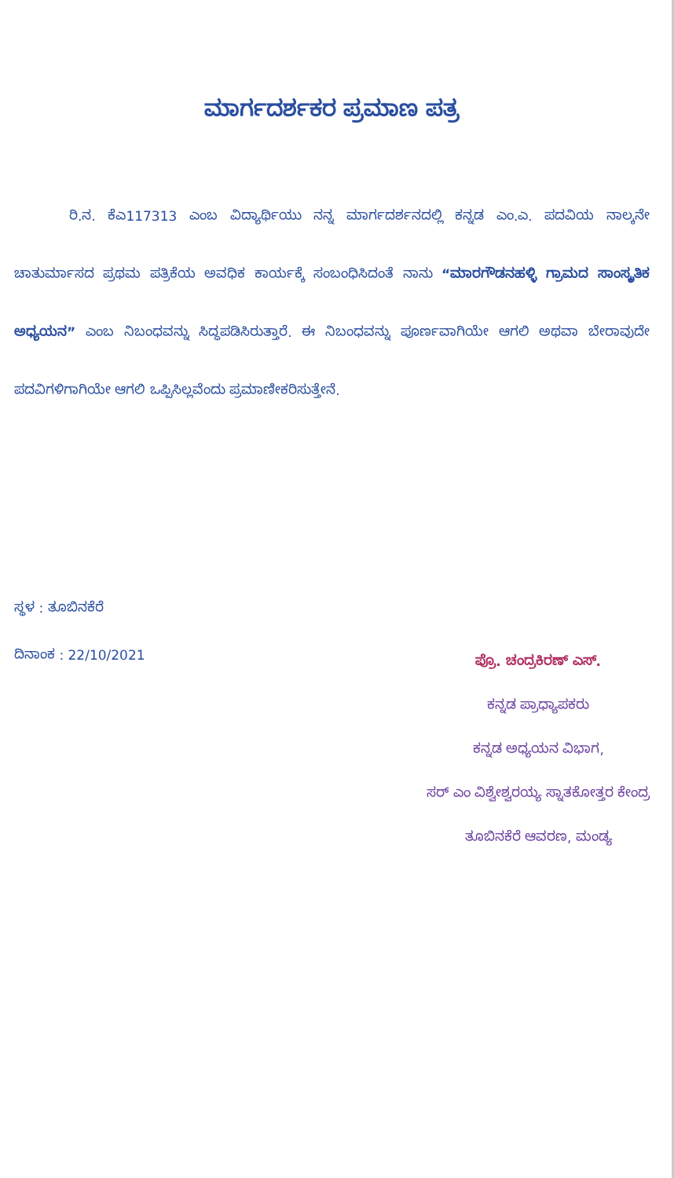ಮಾರ್ಗದರ್ಶಕರ ಪ್ರಮಾಣ ಪತ್ರ
ರಿ.ನ. ಕೆಎ117313 ಎಂಬ ವಿದ್ಯಾರ್ಥಿಯು ನನ್ನ ಮಾರ್ಗದರ್ಶನದಲ್ಲಿ ಕನ್ನಡ ಎಂ.ಎ. ಪದವಿಯ ನಾಲ್ಕನೇ ಚಾತುರ್ಮಾಸದ ಪ್ರಥಮ ಪತ್ರಿಕೆಯ ಅವಧಿಕ ಕಾರ್ಯಕ್ಕೆ ಸಂಬಂಧಿಸಿದಂತೆ ನಾನು “ಮಾರಗೌಡನಹಳ್ಳಿ ಗ್ರಾಮದ ಸಾಂಸ್ಕೃತಿಕ ಅಧ್ಯಯನ” ಎಂಬ ನಿಬಂಧವನ್ನು ಸಿದ್ಧಪಡಿಸಿರುತ್ತಾರೆ. ಈ ನಿಬಂಧವನ್ನು ಪೂರ್ಣವಾಗಿಯೇ ಆಗಲಿ ಅಥವಾ ಬೇರಾವುದೇ ಪದವಿಗಳಿಗಾಗಿಯೇ ಆಗಲಿ ಒಪ್ಪಿಸಿಲ್ಲವೆಂದು ಪ್ರಮಾಣೀಕರಿಸುತ್ತೇನೆ.
ಸ್ಥಳ : ತೂಬಿನಕೆರೆ
ದಿನಾಂಕ : 22/10/2021
ಪ್ರೊ. ಚಂದ್ರಕಿರಣ್ ಎಸ್.
ಕನ್ನಡ ಪ್ರಾಧ್ಯಾಪಕರು
ಕನ್ನಡ ಅಧ್ಯಯನ ವಿಭಾಗ,
ಸರ್ ಎಂ ವಿಶ್ವೇಶ್ವರಯ್ಯ ಸ್ನಾತಕೋತ್ತರ ಕೇಂದ್ರ
ತೂಬಿನಕೆರೆ ಆವರಣ, ಮಂಡ್ಯ